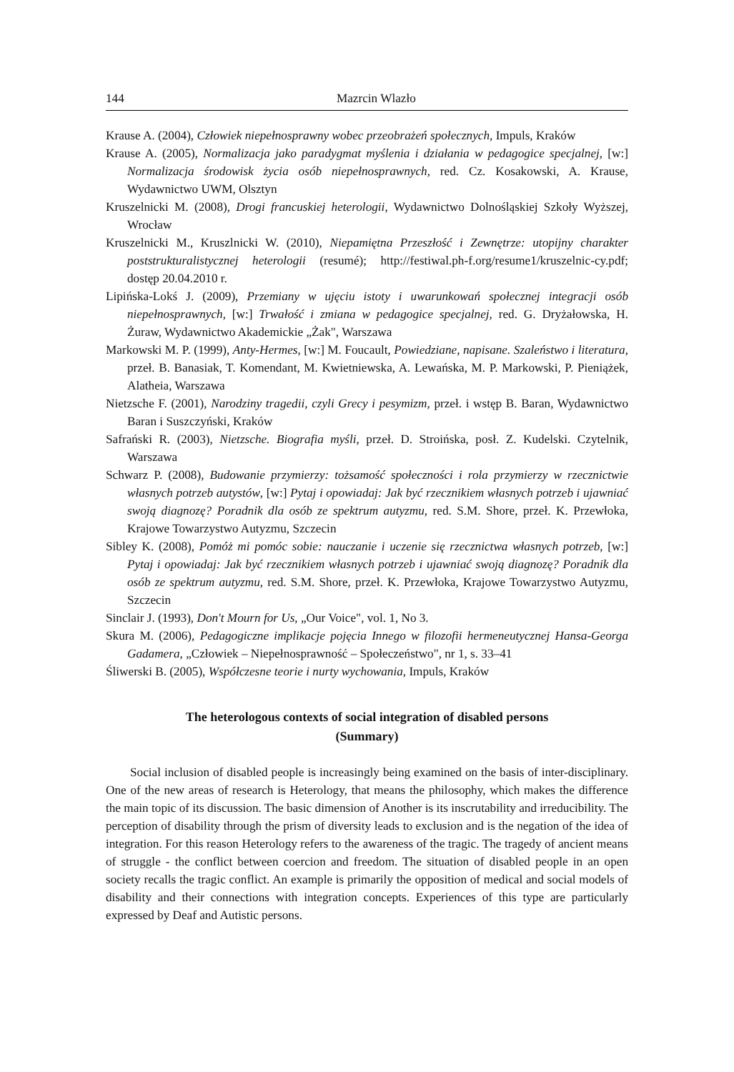144 Mazrcin Wlazło
Krause A. (2004), Człowiek niepełnosprawny wobec przeobrażeń społecznych, Impuls, Kraków
Krause A. (2005), Normalizacja jako paradygmat myślenia i działania w pedagogice specjalnej, [w:] Normalizacja środowisk życia osób niepełnosprawnych, red. Cz. Kosakowski, A. Krause, Wydawnictwo UWM, Olsztyn
Kruszelnicki M. (2008), Drogi francuskiej heterologii, Wydawnictwo Dolnośląskiej Szkoły Wyższej, Wrocław
Kruszelnicki M., Kruszlnicki W. (2010), Niepamiętna Przeszłość i Zewnętrze: utopijny charakter poststrukturalistycznej heterologii (resumé); http://festiwal.ph-f.org/resume1/kruszelnic-cy.pdf; dostęp 20.04.2010 r.
Lipińska-Lokś J. (2009), Przemiany w ujęciu istoty i uwarunkowań społecznej integracji osób niepełnosprawnych, [w:] Trwałość i zmiana w pedagogice specjalnej, red. G. Dryżałowska, H. Żuraw, Wydawnictwo Akademickie „Żak", Warszawa
Markowski M. P. (1999), Anty-Hermes, [w:] M. Foucault, Powiedziane, napisane. Szaleństwo i literatura, przeł. B. Banasiak, T. Komendant, M. Kwietniewska, A. Lewańska, M. P. Markowski, P. Pieniążek, Alatheia, Warszawa
Nietzsche F. (2001), Narodziny tragedii, czyli Grecy i pesymizm, przeł. i wstęp B. Baran, Wydawnictwo Baran i Suszczyński, Kraków
Safrański R. (2003), Nietzsche. Biografia myśli, przeł. D. Stroińska, posł. Z. Kudelski. Czytelnik, Warszawa
Schwarz P. (2008), Budowanie przymierzy: tożsamość społeczności i rola przymierzy w rzecznictwie własnych potrzeb autystów, [w:] Pytaj i opowiadaj: Jak być rzecznikiem własnych potrzeb i ujawniać swoją diagnozę? Poradnik dla osób ze spektrum autyzmu, red. S.M. Shore, przeł. K. Przewłoka, Krajowe Towarzystwo Autyzmu, Szczecin
Sibley K. (2008), Pomóż mi pomóc sobie: nauczanie i uczenie się rzecznictwa własnych potrzeb, [w:] Pytaj i opowiadaj: Jak być rzecznikiem własnych potrzeb i ujawniać swoją diagnozę? Poradnik dla osób ze spektrum autyzmu, red. S.M. Shore, przeł. K. Przewłoka, Krajowe Towarzystwo Autyzmu, Szczecin
Sinclair J. (1993), Don't Mourn for Us, „Our Voice", vol. 1, No 3.
Skura M. (2006), Pedagogiczne implikacje pojęcia Innego w filozofii hermeneutycznej Hansa-Georga Gadamera, „Człowiek – Niepełnosprawność – Społeczeństwo", nr 1, s. 33–41
Śliwerski B. (2005), Współczesne teorie i nurty wychowania, Impuls, Kraków
The heterologous contexts of social integration of disabled persons
(Summary)
Social inclusion of disabled people is increasingly being examined on the basis of inter-disciplinary. One of the new areas of research is Heterology, that means the philosophy, which makes the difference the main topic of its discussion. The basic dimension of Another is its inscrutability and irreducibility. The perception of disability through the prism of diversity leads to exclusion and is the negation of the idea of integration. For this reason Heterology refers to the awareness of the tragic. The tragedy of ancient means of struggle - the conflict between coercion and freedom. The situation of disabled people in an open society recalls the tragic conflict. An example is primarily the opposition of medical and social models of disability and their connections with integration concepts. Experiences of this type are particularly expressed by Deaf and Autistic persons.